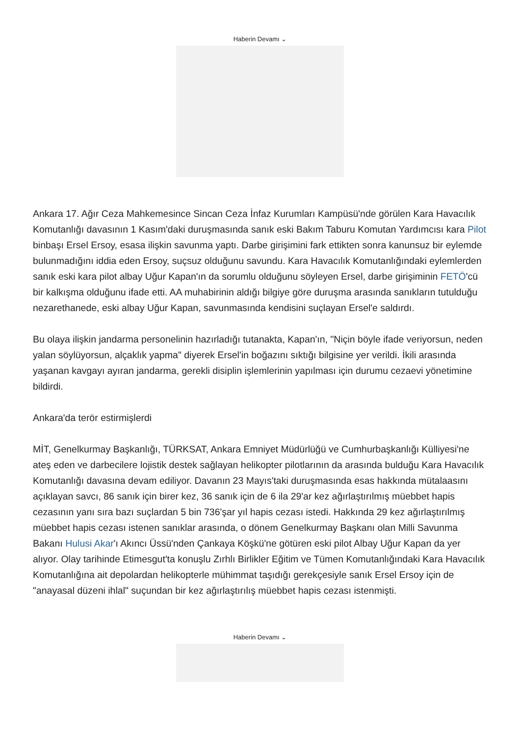Haberin Devamı ⌄
Ankara 17. Ağır Ceza Mahkemesince Sincan Ceza İnfaz Kurumları Kampüsü'nde görülen Kara Havacılık Komutanlığı davasının 1 Kasım'daki duruşmasında sanık eski Bakım Taburu Komutan Yardımcısı kara Pilot binbaşı Ersel Ersoy, esasa ilişkin savunma yaptı. Darbe girişimini fark ettikten sonra kanunsuz bir eylemde bulunmadığını iddia eden Ersoy, suçsuz olduğunu savundu. Kara Havacılık Komutanlığındaki eylemlerden sanık eski kara pilot albay Uğur Kapan'ın da sorumlu olduğunu söyleyen Ersel, darbe girişiminin FETÖ'cü bir kalkışma olduğunu ifade etti. AA muhabirinin aldığı bilgiye göre duruşma arasında sanıkların tutulduğu nezarethanede, eski albay Uğur Kapan, savunmasında kendisini suçlayan Ersel'e saldırdı.
Bu olaya ilişkin jandarma personelinin hazırladığı tutanakta, Kapan'ın, "Niçin böyle ifade veriyorsun, neden yalan söylüyorsun, alçaklık yapma" diyerek Ersel'in boğazını sıktığı bilgisine yer verildi. İkili arasında yaşanan kavgayı ayıran jandarma, gerekli disiplin işlemlerinin yapılması için durumu cezaevi yönetimine bildirdi.
Ankara'da terör estirmişlerdi
MİT, Genelkurmay Başkanlığı, TÜRKSAT, Ankara Emniyet Müdürlüğü ve Cumhurbaşkanlığı Külliyesi'ne ateş eden ve darbecilere lojistik destek sağlayan helikopter pilotlarının da arasında bulduğu Kara Havacılık Komutanlığı davasına devam ediliyor. Davanın 23 Mayıs'taki duruşmasında esas hakkında mütalaasını açıklayan savcı, 86 sanık için birer kez, 36 sanık için de 6 ila 29'ar kez ağırlaştırılmış müebbet hapis cezasının yanı sıra bazı suçlardan 5 bin 736'şar yıl hapis cezası istedi. Hakkında 29 kez ağırlaştırılmış müebbet hapis cezası istenen sanıklar arasında, o dönem Genelkurmay Başkanı olan Milli Savunma Bakanı Hulusi Akar'ı Akıncı Üssü'nden Çankaya Köşkü'ne götüren eski pilot Albay Uğur Kapan da yer alıyor. Olay tarihinde Etimesgut'ta konuşlu Zırhlı Birlikler Eğitim ve Tümen Komutanlığındaki Kara Havacılık Komutanlığına ait depolardan helikopterle mühimmat taşıdığı gerekçesiyle sanık Ersel Ersoy için de "anayasal düzeni ihlal" suçundan bir kez ağırlaştırılış müebbet hapis cezası istenmişti.
Haberin Devamı ⌄